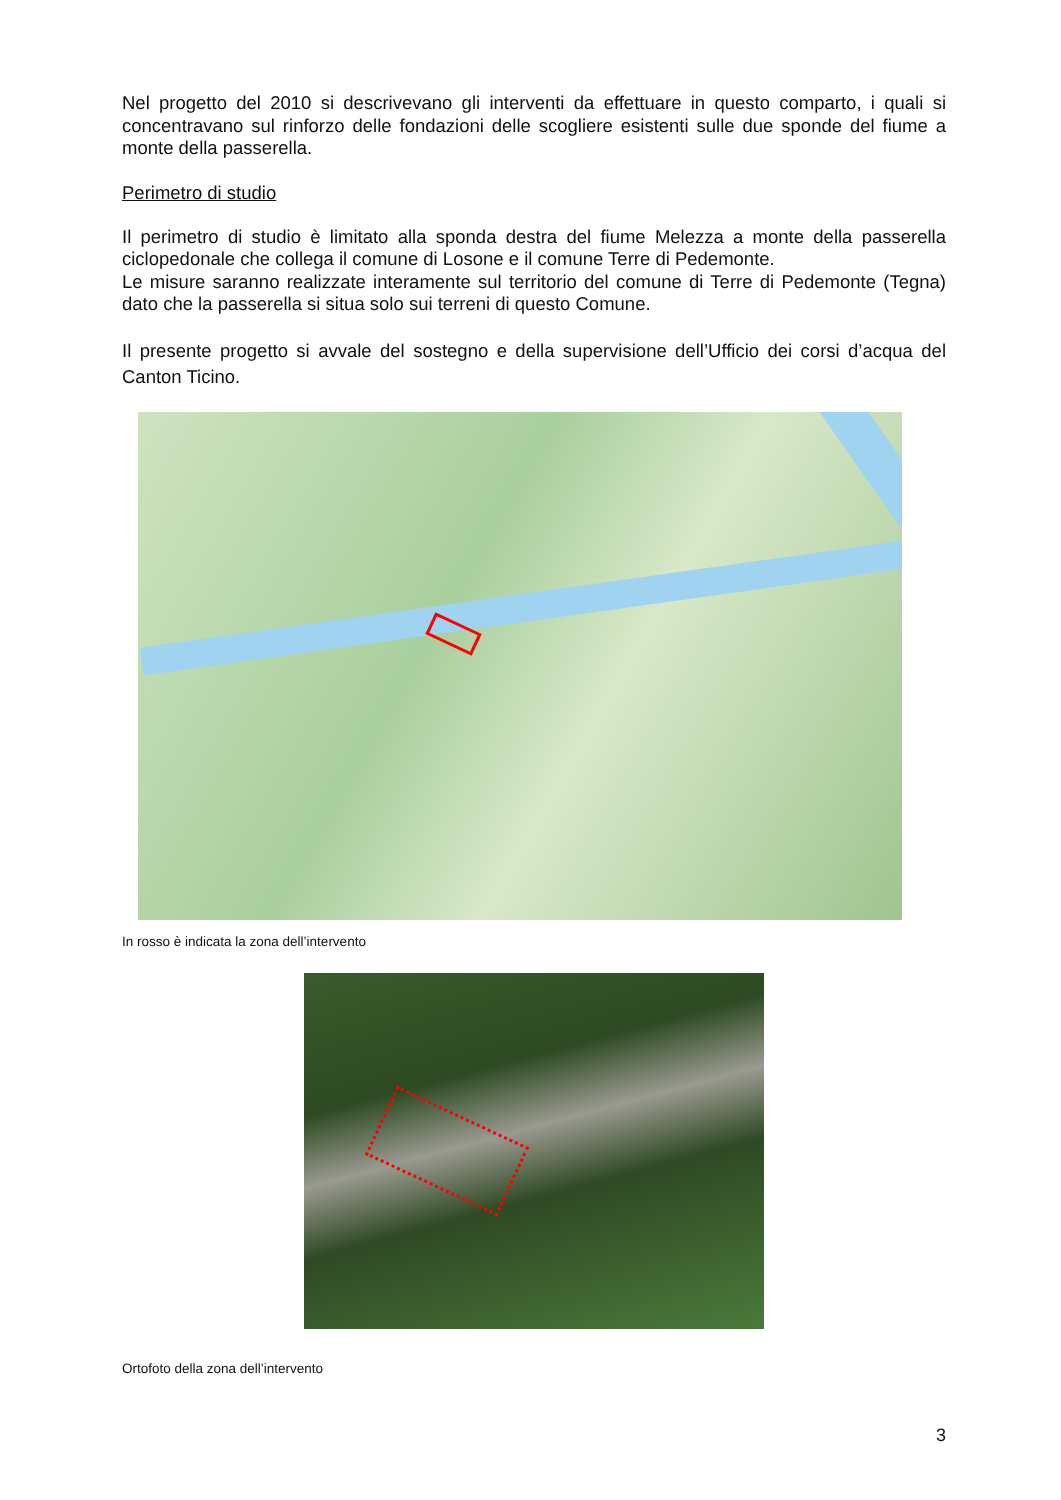Nel progetto del 2010 si descrivevano gli interventi da effettuare in questo comparto, i quali si concentravano sul rinforzo delle fondazioni delle scogliere esistenti sulle due sponde del fiume a monte della passerella.
Perimetro di studio
Il perimetro di studio è limitato alla sponda destra del fiume Melezza a monte della passerella ciclopedonale che collega il comune di Losone e il comune Terre di Pedemonte.
Le misure saranno realizzate interamente sul territorio del comune di Terre di Pedemonte (Tegna) dato che la passerella si situa solo sui terreni di questo Comune.
Il presente progetto si avvale del sostegno e della supervisione dell’Ufficio dei corsi d’acqua del Canton Ticino.
In rosso è indicata la zona dell’intervento
Ortofoto della zona dell’intervento
3